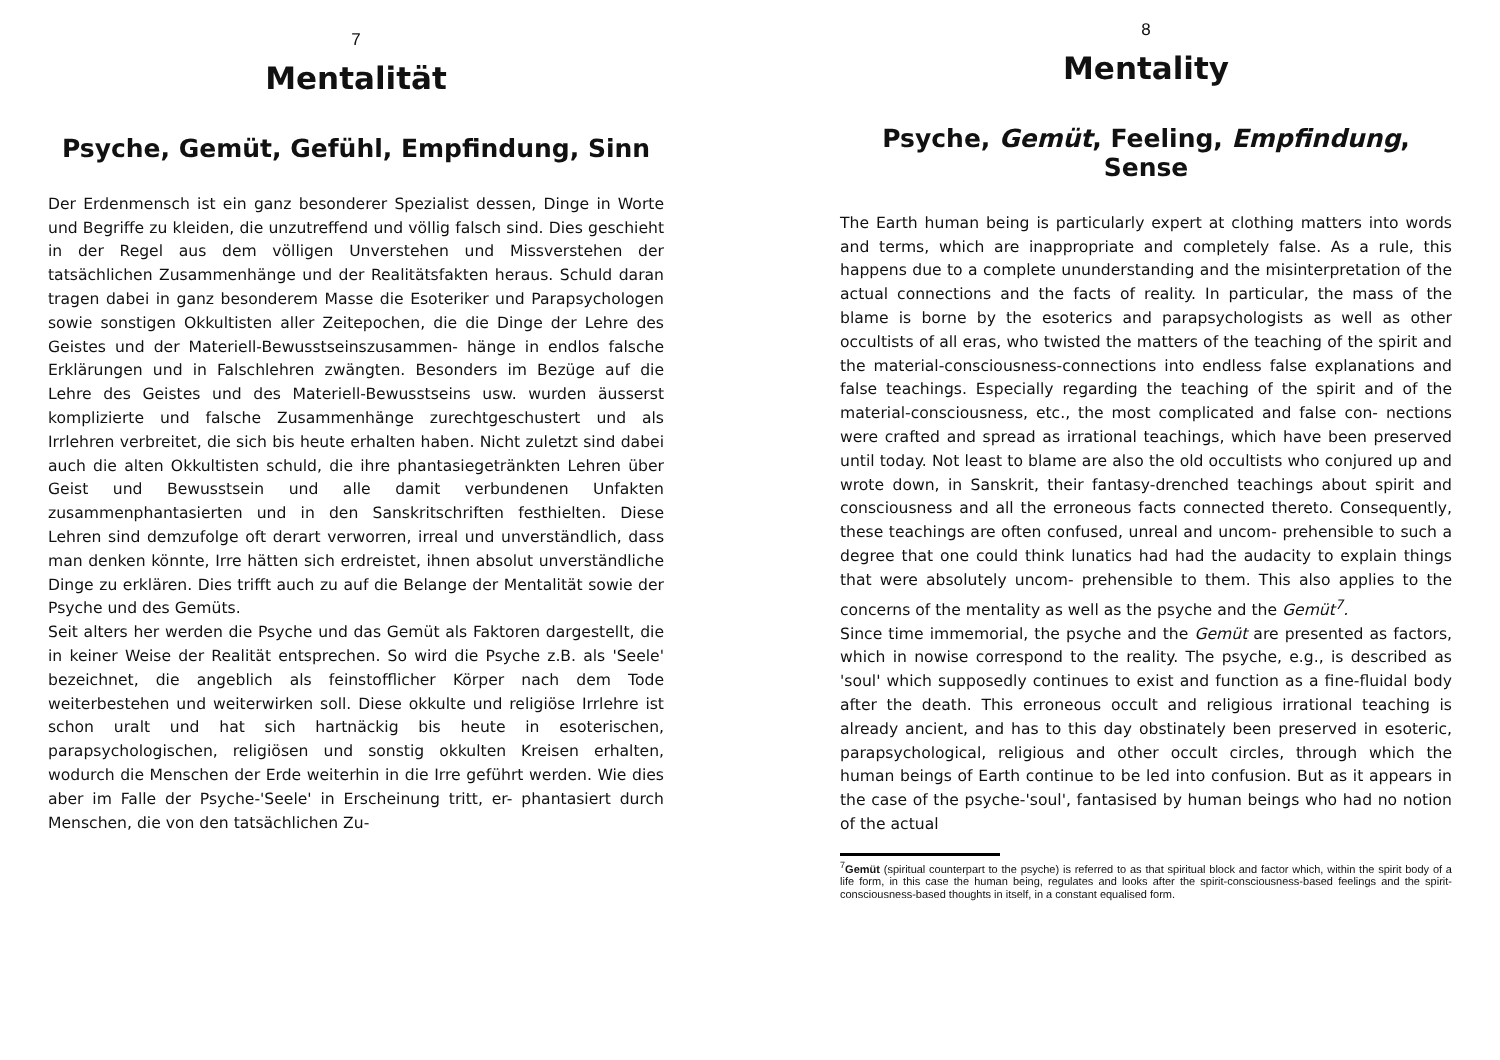7
Mentalität
Psyche, Gemüt, Gefühl, Empfindung, Sinn
Der Erdenmensch ist ein ganz besonderer Spezialist dessen, Dinge in Worte und Begriffe zu kleiden, die unzutreffend und völlig falsch sind. Dies geschieht in der Regel aus dem völligen Unverstehen und Missverstehen der tatsächlichen Zusammenhänge und der Realitätsfakten heraus. Schuld daran tragen dabei in ganz besonderem Masse die Esoteriker und Parapsychologen sowie sonstigen Okkultisten aller Zeitepochen, die die Dinge der Lehre des Geistes und der Materiell-Bewusstseinszusammen- hänge in endlos falsche Erklärungen und in Falschlehren zwängten. Besonders im Bezüge auf die Lehre des Geistes und des Materiell-Bewusstseins usw. wurden äusserst komplizierte und falsche Zusammenhänge zurechtgeschustert und als Irrlehren verbreitet, die sich bis heute erhalten haben. Nicht zuletzt sind dabei auch die alten Okkultisten schuld, die ihre phantasiegetränkten Lehren über Geist und Bewusstsein und alle damit verbundenen Unfakten zusammenphantasierten und in den Sanskritschriften festhielten. Diese Lehren sind demzufolge oft derart verworren, irreal und unverständlich, dass man denken könnte, Irre hätten sich erdreistet, ihnen absolut unverständliche Dinge zu erklären. Dies trifft auch zu auf die Belange der Mentalität sowie der Psyche und des Gemüts.
Seit alters her werden die Psyche und das Gemüt als Faktoren dargestellt, die in keiner Weise der Realität entsprechen. So wird die Psyche z.B. als 'Seele' bezeichnet, die angeblich als feinstofflicher Körper nach dem Tode weiterbestehen und weiterwirken soll. Diese okkulte und religiöse Irrlehre ist schon uralt und hat sich hartnäckig bis heute in esoterischen, parapsychologischen, religiösen und sonstig okkulten Kreisen erhalten, wodurch die Menschen der Erde weiterhin in die Irre geführt werden. Wie dies aber im Falle der Psyche-'Seele' in Erscheinung tritt, er- phantasiert durch Menschen, die von den tatsächlichen Zu-
8
Mentality
Psyche, Gemüt, Feeling, Empfindung, Sense
The Earth human being is particularly expert at clothing matters into words and terms, which are inappropriate and completely false. As a rule, this happens due to a complete ununderstanding and the misinterpretation of the actual connections and the facts of reality. In particular, the mass of the blame is borne by the esoterics and parapsychologists as well as other occultists of all eras, who twisted the matters of the teaching of the spirit and the material-consciousness-connections into endless false explanations and false teachings. Especially regarding the teaching of the spirit and of the material-consciousness, etc., the most complicated and false con- nections were crafted and spread as irrational teachings, which have been preserved until today. Not least to blame are also the old occultists who conjured up and wrote down, in Sanskrit, their fantasy-drenched teachings about spirit and consciousness and all the erroneous facts connected thereto. Consequently, these teachings are often confused, unreal and uncom- prehensible to such a degree that one could think lunatics had had the audacity to explain things that were absolutely uncom- prehensible to them. This also applies to the concerns of the mentality as well as the psyche and the Gemüt<sup>7</sup>.
Since time immemorial, the psyche and the Gemüt are presented as factors, which in nowise correspond to the reality. The psyche, e.g., is described as 'soul' which supposedly continues to exist and function as a fine-fluidal body after the death. This erroneous occult and religious irrational teaching is already ancient, and has to this day obstinately been preserved in esoteric, parapsychological, religious and other occult circles, through which the human beings of Earth continue to be led into confusion. But as it appears in the case of the psyche-'soul', fantasised by human beings who had no notion of the actual
<sup>7</sup> Gemüt (spiritual counterpart to the psyche) is referred to as that spiritual block and factor which, within the spirit body of a life form, in this case the human being, regulates and looks after the spirit-consciousness-based feelings and the spirit-consciousness-based thoughts in itself, in a constant equalised form.